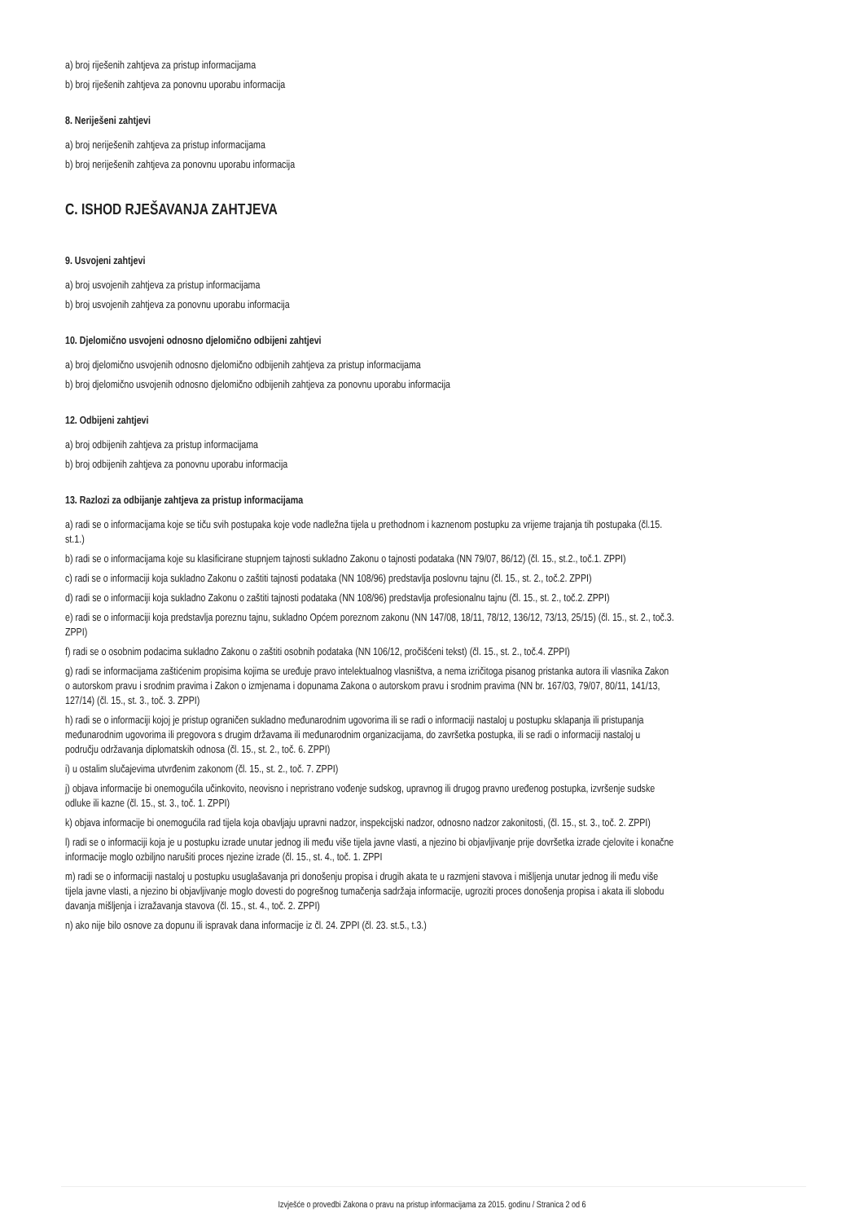a) broj riješenih zahtjeva za pristup informacijama
b) broj riješenih zahtjeva za ponovnu uporabu informacija
8. Neriješeni zahtjevi
a) broj neriješenih zahtjeva za pristup informacijama
b) broj neriješenih zahtjeva za ponovnu uporabu informacija
C. ISHOD RJEŠAVANJA ZAHTJEVA
9. Usvojeni zahtjevi
a) broj usvojenih zahtjeva za pristup informacijama
b) broj usvojenih zahtjeva za ponovnu uporabu informacija
10. Djelomično usvojeni odnosno djelomično odbijeni zahtjevi
a) broj djelomično usvojenih odnosno djelomično odbijenih zahtjeva za pristup informacijama
b) broj djelomično usvojenih odnosno djelomično odbijenih zahtjeva za ponovnu uporabu informacija
12. Odbijeni zahtjevi
a) broj odbijenih zahtjeva za pristup informacijama
b) broj odbijenih zahtjeva za ponovnu uporabu informacija
13. Razlozi za odbijanje zahtjeva za pristup informacijama
a) radi se o informacijama koje se tiču svih postupaka koje vode nadležna tijela u prethodnom i kaznenom postupku za vrijeme trajanja tih postupaka (čl.15. st.1.)
b) radi se o informacijama koje su klasificirane stupnjem tajnosti sukladno Zakonu o tajnosti podataka (NN 79/07, 86/12) (čl. 15., st.2., toč.1. ZPPI)
c) radi se o informaciji koja sukladno Zakonu o zaštiti tajnosti podataka (NN 108/96) predstavlja poslovnu tajnu (čl. 15., st. 2., toč.2. ZPPI)
d) radi se o informaciji koja sukladno Zakonu o zaštiti tajnosti podataka (NN 108/96) predstavlja profesionalnu tajnu (čl. 15., st. 2., toč.2. ZPPI)
e) radi se o informaciji koja predstavlja poreznu tajnu, sukladno Općem poreznom zakonu (NN 147/08, 18/11, 78/12, 136/12, 73/13, 25/15) (čl. 15., st. 2., toč.3. ZPPI)
f) radi se o osobnim podacima sukladno Zakonu o zaštiti osobnih podataka (NN 106/12, pročišćeni tekst) (čl. 15., st. 2., toč.4. ZPPI)
g) radi se informacijama zaštićenim propisima kojima se uređuje pravo intelektualnog vlasništva, a nema izričitoga pisanog pristanka autora ili vlasnika Zakon o autorskom pravu i srodnim pravima i Zakon o izmjenama i dopunama Zakona o autorskom pravu i srodnim pravima (NN br. 167/03, 79/07, 80/11, 141/13, 127/14) (čl. 15., st. 3., toč. 3. ZPPI)
h) radi se o informaciji kojoj je pristup ograničen sukladno međunarodnim ugovorima ili se radi o informaciji nastaloj u postupku sklapanja ili pristupanja međunarodnim ugovorima ili pregovora s drugim državama ili međunarodnim organizacijama, do završetka postupka, ili se radi o informaciji nastaloj u području održavanja diplomatskih odnosa (čl. 15., st. 2., toč. 6. ZPPI)
i) u ostalim slučajevima utvrđenim zakonom (čl. 15., st. 2., toč. 7. ZPPI)
j) objava informacije bi onemogućila učinkovito, neovisno i nepristrano vođenje sudskog, upravnog ili drugog pravno uređenog postupka, izvršenje sudske odluke ili kazne (čl. 15., st. 3., toč. 1. ZPPI)
k) objava informacije bi onemogućila rad tijela koja obavljaju upravni nadzor, inspekcijski nadzor, odnosno nadzor zakonitosti, (čl. 15., st. 3., toč. 2. ZPPI)
l) radi se o informaciji koja je u postupku izrade unutar jednog ili među više tijela javne vlasti, a njezino bi objavljivanje prije dovršetka izrade cjelovite i konačne informacije moglo ozbiljno narušiti proces njezine izrade (čl. 15., st. 4., toč. 1. ZPPI
m) radi se o informaciji nastaloj u postupku usuglašavanja pri donošenju propisa i drugih akata te u razmjeni stavova i mišljenja unutar jednog ili među više tijela javne vlasti, a njezino bi objavljivanje moglo dovesti do pogrešnog tumačenja sadržaja informacije, ugroziti proces donošenja propisa i akata ili slobodu davanja mišljenja i izražavanja stavova (čl. 15., st. 4., toč. 2. ZPPI)
n) ako nije bilo osnove za dopunu ili ispravak dana informacije iz čl. 24. ZPPI (čl. 23. st.5., t.3.)
Izvješće o provedbi Zakona o pravu na pristup informacijama za 2015. godinu / Stranica 2 od 6